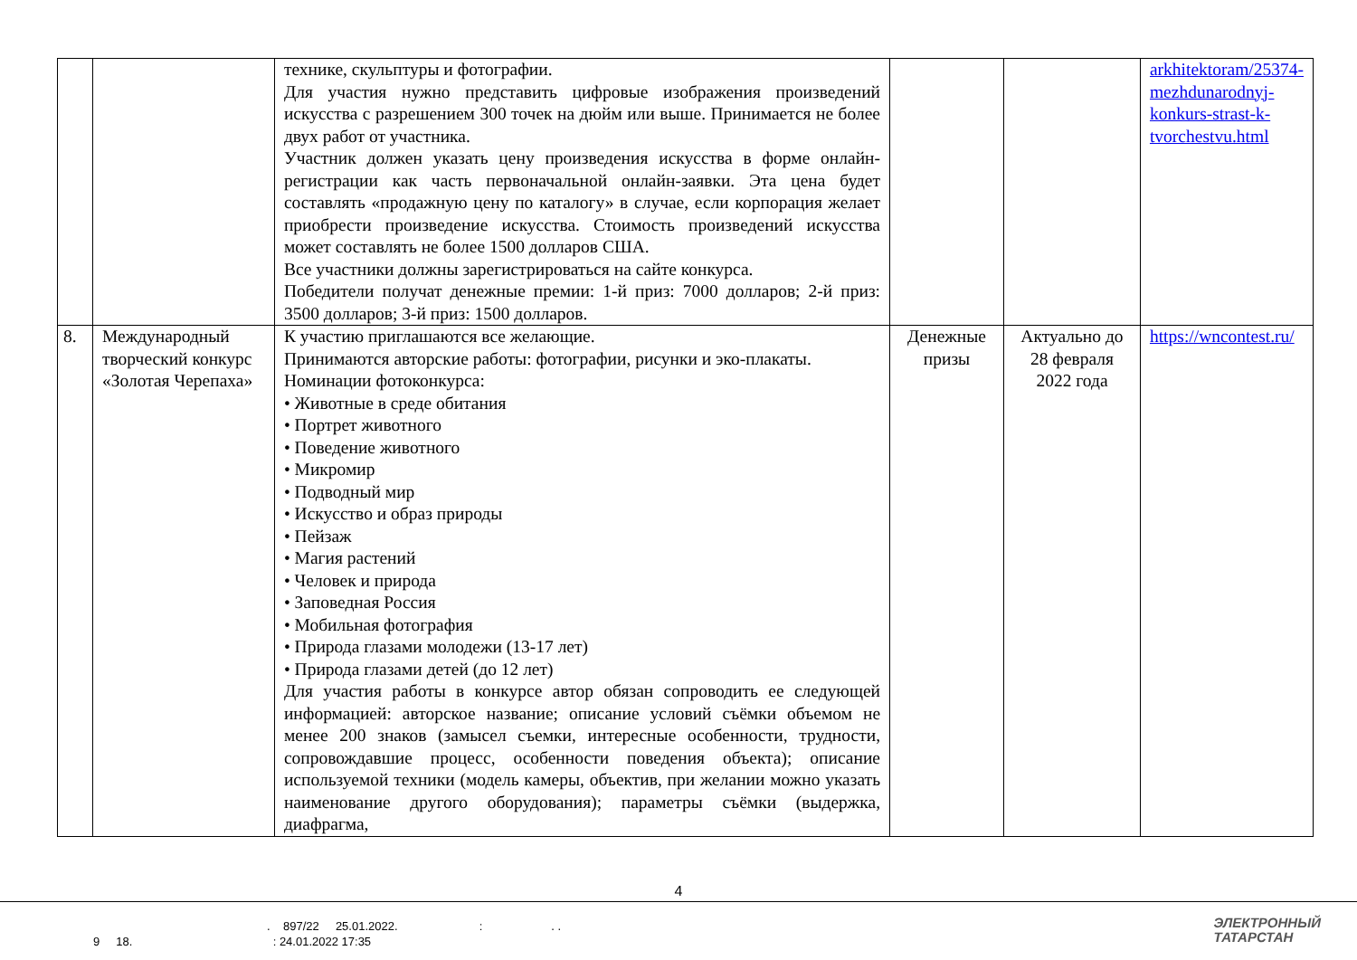| | | технике, скульптуры и фотографии. Для участия нужно представить цифровые изображения произведений искусства с разрешением 300 точек на дюйм или выше. Принимается не более двух работ от участника. Участник должен указать цену произведения искусства в форме онлайн-регистрации как часть первоначальной онлайн-заявки. Эта цена будет составлять «продажную цену по каталогу» в случае, если корпорация желает приобрести произведение искусства. Стоимость произведений искусства может составлять не более 1500 долларов США. Все участники должны зарегистрироваться на сайте конкурса. Победители получат денежные премии: 1-й приз: 7000 долларов; 2-й приз: 3500 долларов; 3-й приз: 1500 долларов. | | | arkhitektoram/25374-mezhdunarodnyj-konkurs-strast-k-tvorchestvu.html |
| 8. | Международный творческий конкурс «Золотая Черепаха» | К участию приглашаются все желающие. Принимаются авторские работы: фотографии, рисунки и эко-плакаты. Номинации фотоконкурса: • Животные в среде обитания • Портрет животного • Поведение животного • Микромир • Подводный мир • Искусство и образ природы • Пейзаж • Магия растений • Человек и природа • Заповедная Россия • Мобильная фотография • Природа глазами молодежи (13-17 лет) • Природа глазами детей (до 12 лет) Для участия работы в конкурсе автор обязан сопроводить ее следующей информацией: авторское название; описание условий съёмки объемом не менее 200 знаков (замысел съемки, интересные особенности, трудности, сопровождавшие процесс, особенности поведения объекта); описание используемой техники (модель камеры, объектив, при желании можно указать наименование другого оборудования); параметры съёмки (выдержка, диафрагма, | Денежные призы | Актуально до 28 февраля 2022 года | https://wncontest.ru/ |
4
. 897/22 25.01.2022. : . .
9 18. : 24.01.2022 17:35
ЭЛЕКТРОННЫЙ
ТАТАРСТАН